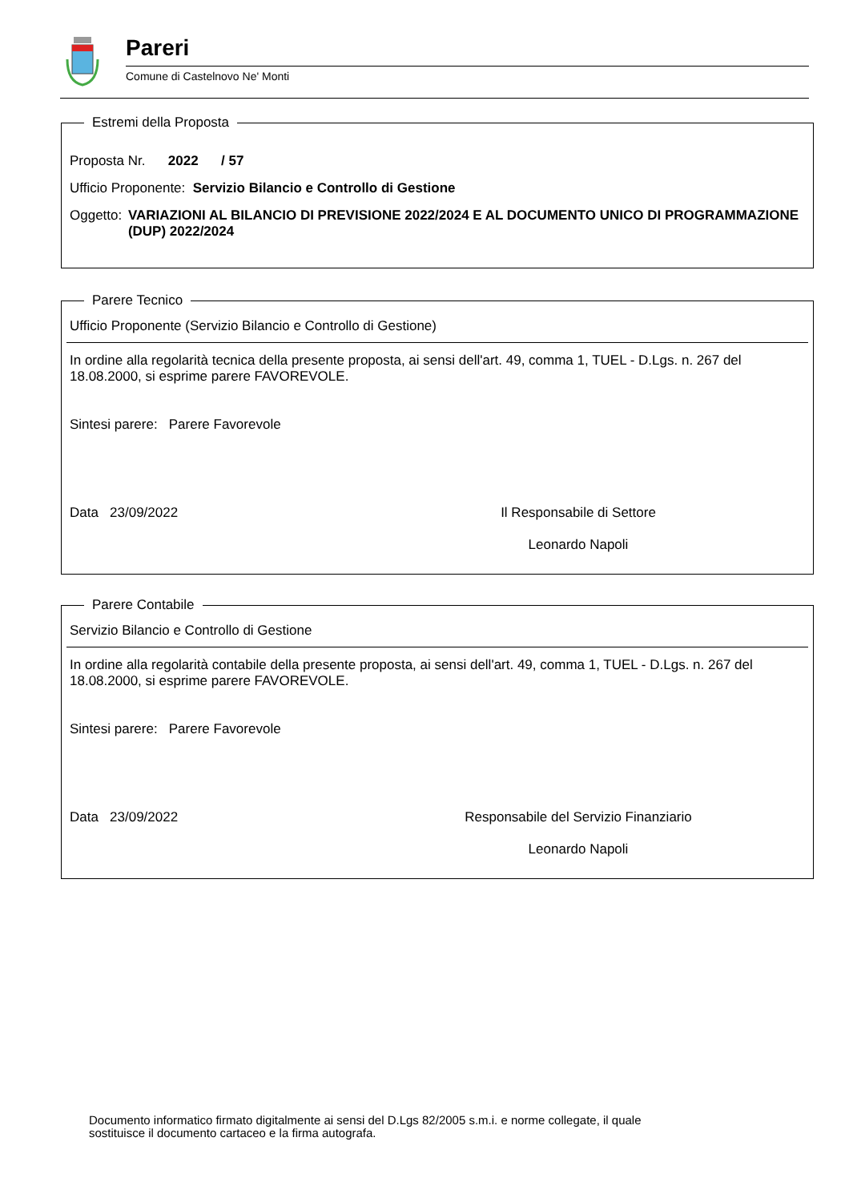Pareri
Comune di Castelnovo Ne' Monti
Estremi della Proposta
Proposta Nr. 2022 / 57
Ufficio Proponente: Servizio Bilancio e Controllo di Gestione
Oggetto: VARIAZIONI AL BILANCIO DI PREVISIONE 2022/2024 E AL DOCUMENTO UNICO DI PROGRAMMAZIONE (DUP) 2022/2024
Parere Tecnico
Ufficio Proponente (Servizio Bilancio e Controllo di Gestione)
In ordine alla regolarità tecnica della presente proposta, ai sensi dell'art. 49, comma 1, TUEL - D.Lgs. n. 267 del 18.08.2000, si esprime parere FAVOREVOLE.
Sintesi parere: Parere Favorevole
Data 23/09/2022 Il Responsabile di Settore
Leonardo Napoli
Parere Contabile
Servizio Bilancio e Controllo di Gestione
In ordine alla regolarità contabile della presente proposta, ai sensi dell'art. 49, comma 1, TUEL - D.Lgs. n. 267 del 18.08.2000, si esprime parere FAVOREVOLE.
Sintesi parere: Parere Favorevole
Data 23/09/2022 Responsabile del Servizio Finanziario
Leonardo Napoli
Documento informatico firmato digitalmente ai sensi del D.Lgs 82/2005 s.m.i. e norme collegate, il quale sostituisce il documento cartaceo e la firma autografa.